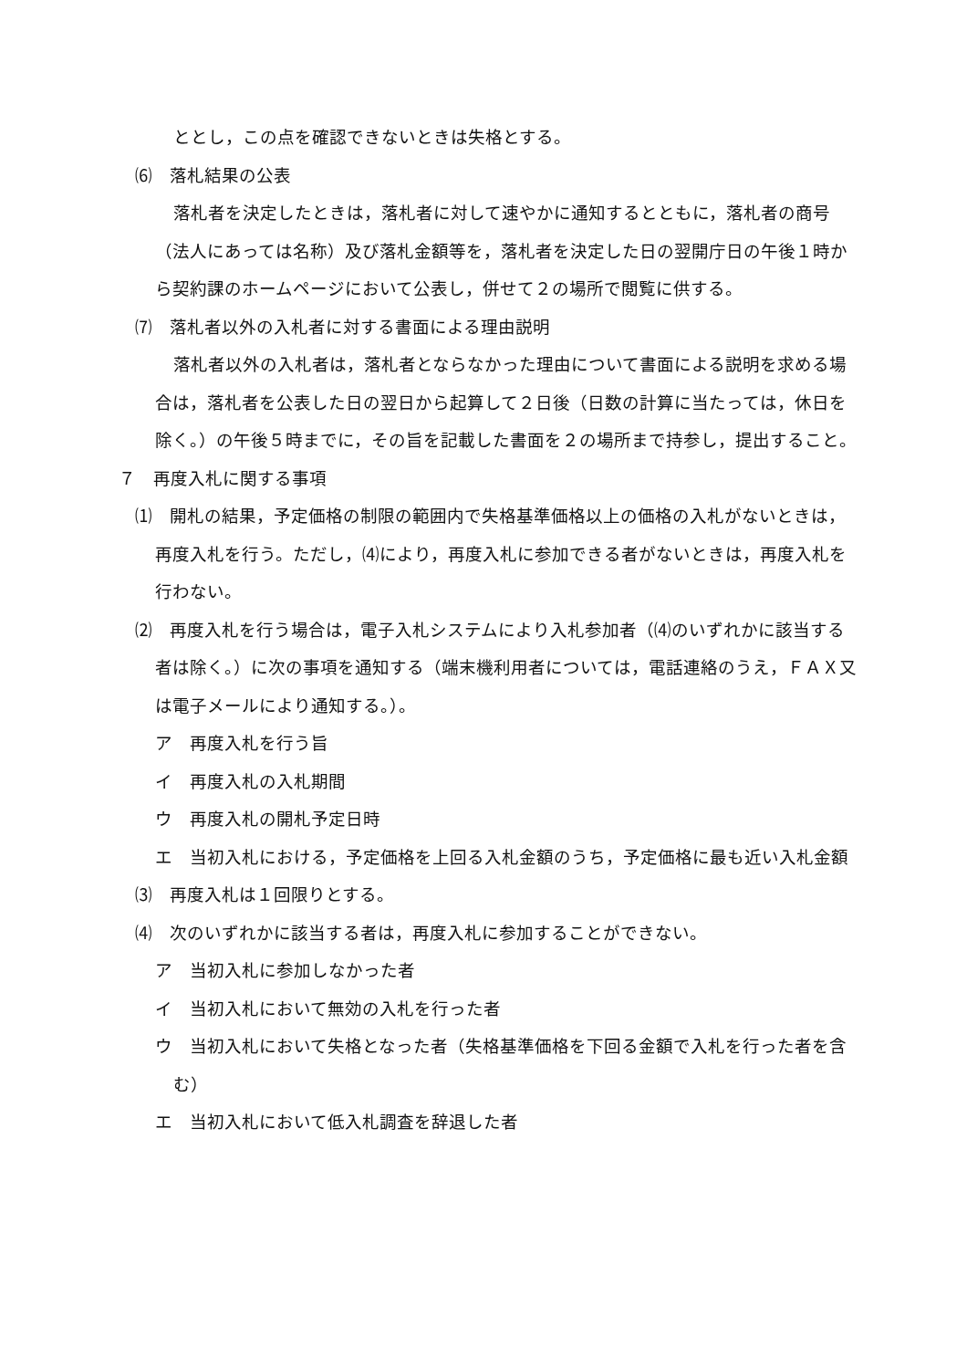ととし，この点を確認できないときは失格とする。
⑹　落札結果の公表
落札者を決定したときは，落札者に対して速やかに通知するとともに，落札者の商号（法人にあっては名称）及び落札金額等を，落札者を決定した日の翌開庁日の午後１時から契約課のホームページにおいて公表し，併せて２の場所で閲覧に供する。
⑺　落札者以外の入札者に対する書面による理由説明
落札者以外の入札者は，落札者とならなかった理由について書面による説明を求める場合は，落札者を公表した日の翌日から起算して２日後（日数の計算に当たっては，休日を除く。）の午後５時までに，その旨を記載した書面を２の場所まで持参し，提出すること。
７　再度入札に関する事項
⑴　開札の結果，予定価格の制限の範囲内で失格基準価格以上の価格の入札がないときは，再度入札を行う。ただし，⑷により，再度入札に参加できる者がないときは，再度入札を行わない。
⑵　再度入札を行う場合は，電子入札システムにより入札参加者（⑷のいずれかに該当する者は除く。）に次の事項を通知する（端末機利用者については，電話連絡のうえ，ＦＡＸ又は電子メールにより通知する。）。
ア　再度入札を行う旨
イ　再度入札の入札期間
ウ　再度入札の開札予定日時
エ　当初入札における，予定価格を上回る入札金額のうち，予定価格に最も近い入札金額
⑶　再度入札は１回限りとする。
⑷　次のいずれかに該当する者は，再度入札に参加することができない。
ア　当初入札に参加しなかった者
イ　当初入札において無効の入札を行った者
ウ　当初入札において失格となった者（失格基準価格を下回る金額で入札を行った者を含む）
エ　当初入札において低入札調査を辞退した者